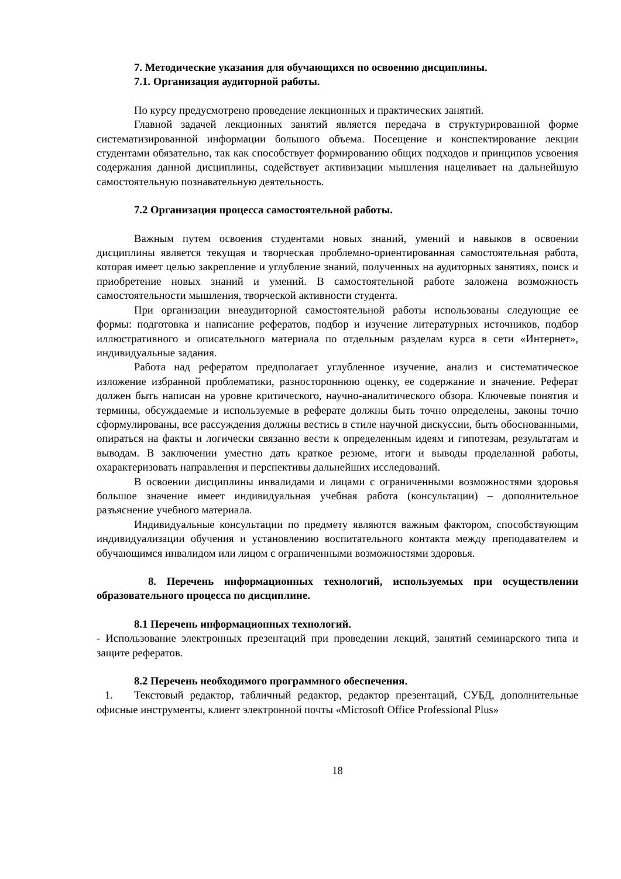7. Методические указания для обучающихся по освоению дисциплины.
7.1. Организация аудиторной работы.
По курсу предусмотрено проведение лекционных и практических занятий.
Главной задачей лекционных занятий является передача в структурированной форме систематизированной информации большого объема. Посещение и конспектирование лекции студентами обязательно, так как способствует формированию общих подходов и принципов усвоения содержания данной дисциплины, содействует активизации мышления нацеливает на дальнейшую самостоятельную познавательную деятельность.
7.2 Организация процесса самостоятельной работы.
Важным путем освоения студентами новых знаний, умений и навыков в освоении дисциплины является текущая и творческая проблемно-ориентированная самостоятельная работа, которая имеет целью закрепление и углубление знаний, полученных на аудиторных занятиях, поиск и приобретение новых знаний и умений. В самостоятельной работе заложена возможность самостоятельности мышления, творческой активности студента.
При организации внеаудиторной самостоятельной работы использованы следующие ее формы: подготовка и написание рефератов, подбор и изучение литературных источников, подбор иллюстративного и описательного материала по отдельным разделам курса в сети «Интернет», индивидуальные задания.
Работа над рефератом предполагает углубленное изучение, анализ и систематическое изложение избранной проблематики, разностороннюю оценку, ее содержание и значение. Реферат должен быть написан на уровне критического, научно-аналитического обзора. Ключевые понятия и термины, обсуждаемые и используемые в реферате должны быть точно определены, законы точно сформулированы, все рассуждения должны вестись в стиле научной дискуссии, быть обоснованными, опираться на факты и логически связанно вести к определенным идеям и гипотезам, результатам и выводам. В заключении уместно дать краткое резюме, итоги и выводы проделанной работы, охарактеризовать направления и перспективы дальнейших исследований.
В освоении дисциплины инвалидами и лицами с ограниченными возможностями здоровья большое значение имеет индивидуальная учебная работа (консультации) – дополнительное разъяснение учебного материала.
Индивидуальные консультации по предмету являются важным фактором, способствующим индивидуализации обучения и установлению воспитательного контакта между преподавателем и обучающимся инвалидом или лицом с ограниченными возможностями здоровья.
8. Перечень информационных технологий, используемых при осуществлении образовательного процесса по дисциплине.
8.1 Перечень информационных технологий.
- Использование электронных презентаций при проведении лекций, занятий семинарского типа и защите рефератов.
8.2 Перечень необходимого программного обеспечения.
1. Текстовый редактор, табличный редактор, редактор презентаций, СУБД, дополнительные офисные инструменты, клиент электронной почты «Microsoft Office Professional Plus»
18